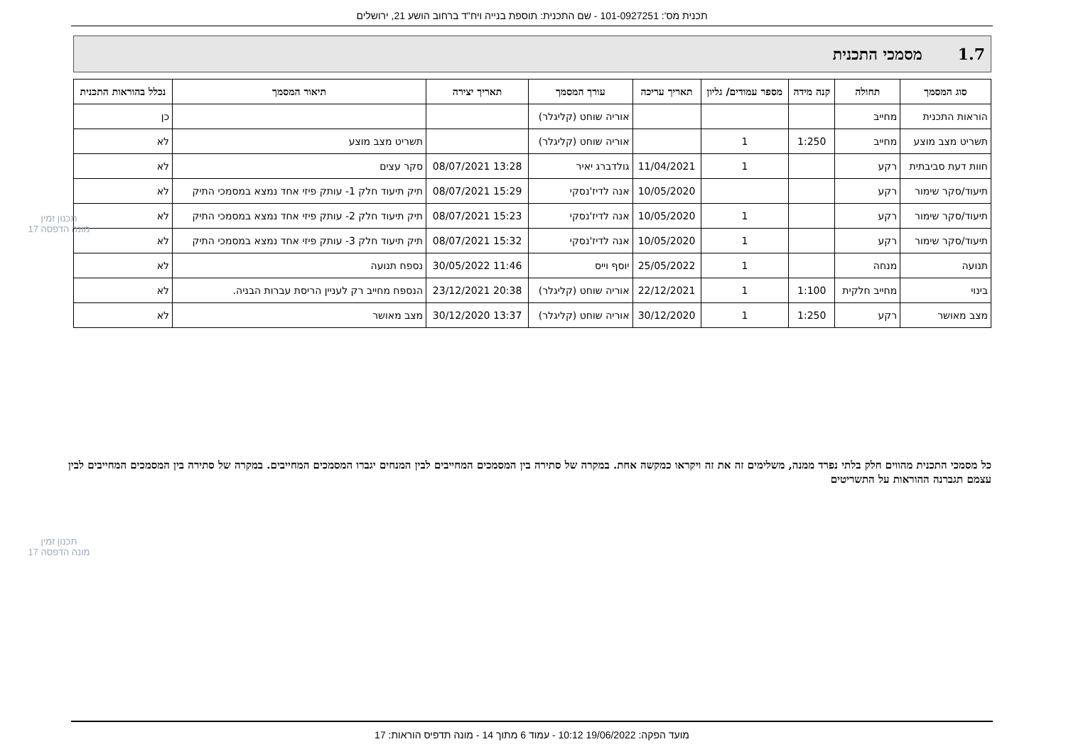תכנית מס': 101-0927251 - שם התכנית: תוספת בנייה ויח"ד ברחוב הושע 21, ירושלים
1.7 מסמכי התכנית
| סוג המסמך | תחולה | קנה מידה | מספר עמודים/ גליון | תאריך עריכה | עורך המסמך | תאריך יצירה | תיאור המסמך | נכלל בהוראות התכנית |
| --- | --- | --- | --- | --- | --- | --- | --- | --- |
| הוראות התכנית | מחייב | | | | אוריה שוחט (קליגלר) | | | כן |
| תשריט מצב מוצע | מחייב | 1:250 | 1 | | אוריה שוחט (קליגלר) | | תשריט מצב מוצע | לא |
| חוות דעת סביבתית | רקע | | 1 | 11/04/2021 | גולדברג יאיר | 13:28 08/07/2021 | סקר עצים | לא |
| תיעוד/סקר שימור | רקע | | | 10/05/2020 | אנה לדיז'נסקי | 15:29 08/07/2021 | תיק תיעוד חלק 1- עותק פיזי אחד נמצא במסמכי התיק | לא |
| תיעוד/סקר שימור | רקע | | 1 | 10/05/2020 | אנה לדיז'נסקי | 15:23 08/07/2021 | תיק תיעוד חלק 2- עותק פיזי אחד נמצא במסמכי התיק | לא |
| תיעוד/סקר שימור | רקע | | 1 | 10/05/2020 | אנה לדיז'נסקי | 15:32 08/07/2021 | תיק תיעוד חלק 3- עותק פיזי אחד נמצא במסמכי התיק | לא |
| תנועה | מנחה | | 1 | 25/05/2022 | יוסף וייס | 11:46 30/05/2022 | נספח תנועה | לא |
| בינוי | מחייב חלקית | 1:100 | 1 | 22/12/2021 | אוריה שוחט (קליגלר) | 20:38 23/12/2021 | הנספח מחייב רק לעניין הריסת עברות הבניה. | לא |
| מצב מאושר | רקע | 1:250 | 1 | 30/12/2020 | אוריה שוחט (קליגלר) | 13:37 30/12/2020 | מצב מאושר | לא |
תכנון זמין
מונה הדפסה 17
כל מסמכי התכנית מהווים חלק בלתי נפרד ממנה, משלימים זה את זה ויקראו כמקשה אחת. במקרה של סתירה בין המסמכים המחייבים לבין המנחים יגברו המסמכים המחייבים. במקרה של סתירה בין המסמכים המחייבים לבין עצמם תגברנה ההוראות על התשריטים
תכנון זמין
מונה הדפסה 17
מועד הפקה: 19/06/2022 10:12 - עמוד 6 מתוך 14 - מונה תדפיס הוראות: 17